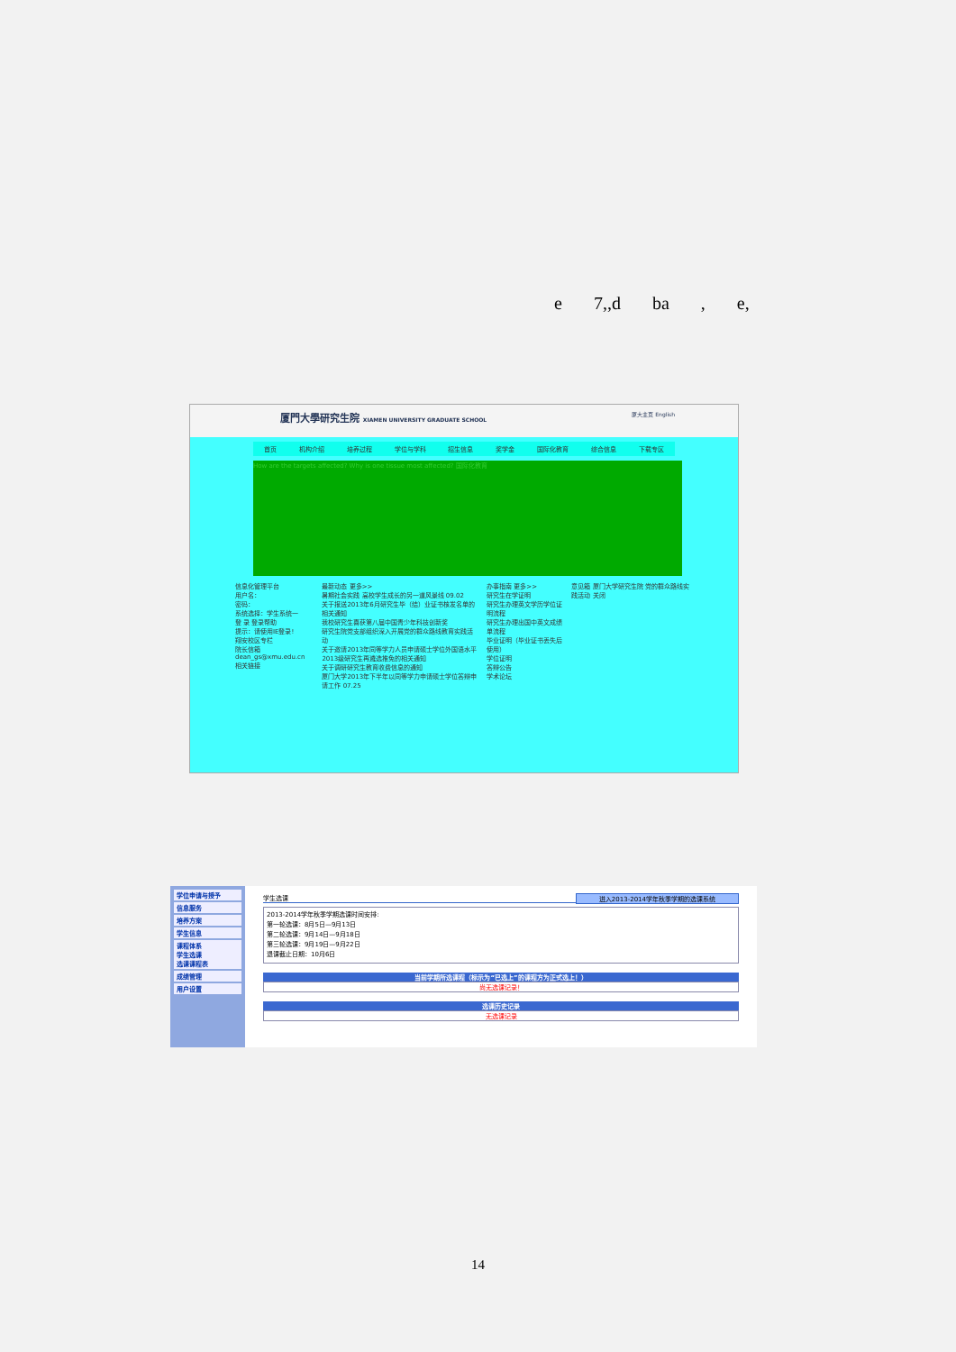e 7,,d ba , e,
厦門大學研究生院 XIAMEN UNIVERSITY GRADUATE SCHOOL 厦大主页 English
首页 机构介绍 培养过程 学位与学科 招生信息 奖学金 国际化教育 综合信息 下载专区
How are the targets affected? Why is one tissue most affected? 国际化教育
信息化管理平台
用户名：
密码：
系统选择：学生系统一
登 录 登录帮助
提示：请使用IE登录!
翔安校区专栏
院长信箱 dean_gs@xmu.edu.cn
相关链接
最新动态 更多>>
暑期社会实践 高校学生成长的另一道风景线 09.02
关于报送2013年6月研究生毕（结）业证书核发名单的相关通知
我校研究生喜获第八届中国青少年科技创新奖
研究生院党支部组织深入开展党的群众路线教育实践活动
关于邀请2013年同等学力人员申请硕士学位外国语水平
2013级研究生再遴选推免的相关通知
关于调研研究生教育收费信息的通知
厦门大学2013年下半年以同等学力申请硕士学位答辩申请工作 07.25
办事指南 更多>>
研究生在学证明
研究生办理英文学历学位证明流程
研究生办理出国中英文成绩单流程
毕业证明（毕业证书丢失后使用）
学位证明
答辩公告
学术论坛
意见箱 厦门大学研究生院 党的群众路线实践活动 关闭
学位申请与授予
信息服务
培养方案
学生信息
课程体系
学生选课
选课课程表
成绩管理
用户设置
学生选课 进入2013-2014学年秋季学期的选课系统
2013-2014学年秋季学期选课时间安排:
第一轮选课：8月5日—9月13日
第二轮选课：9月14日—9月18日
第三轮选课：9月19日—9月22日
退课截止日期：10月6日
当前学期所选课程（标示为“已选上”的课程方为正式选上！）
尚无选课记录！
选课历史记录
无选课记录
14